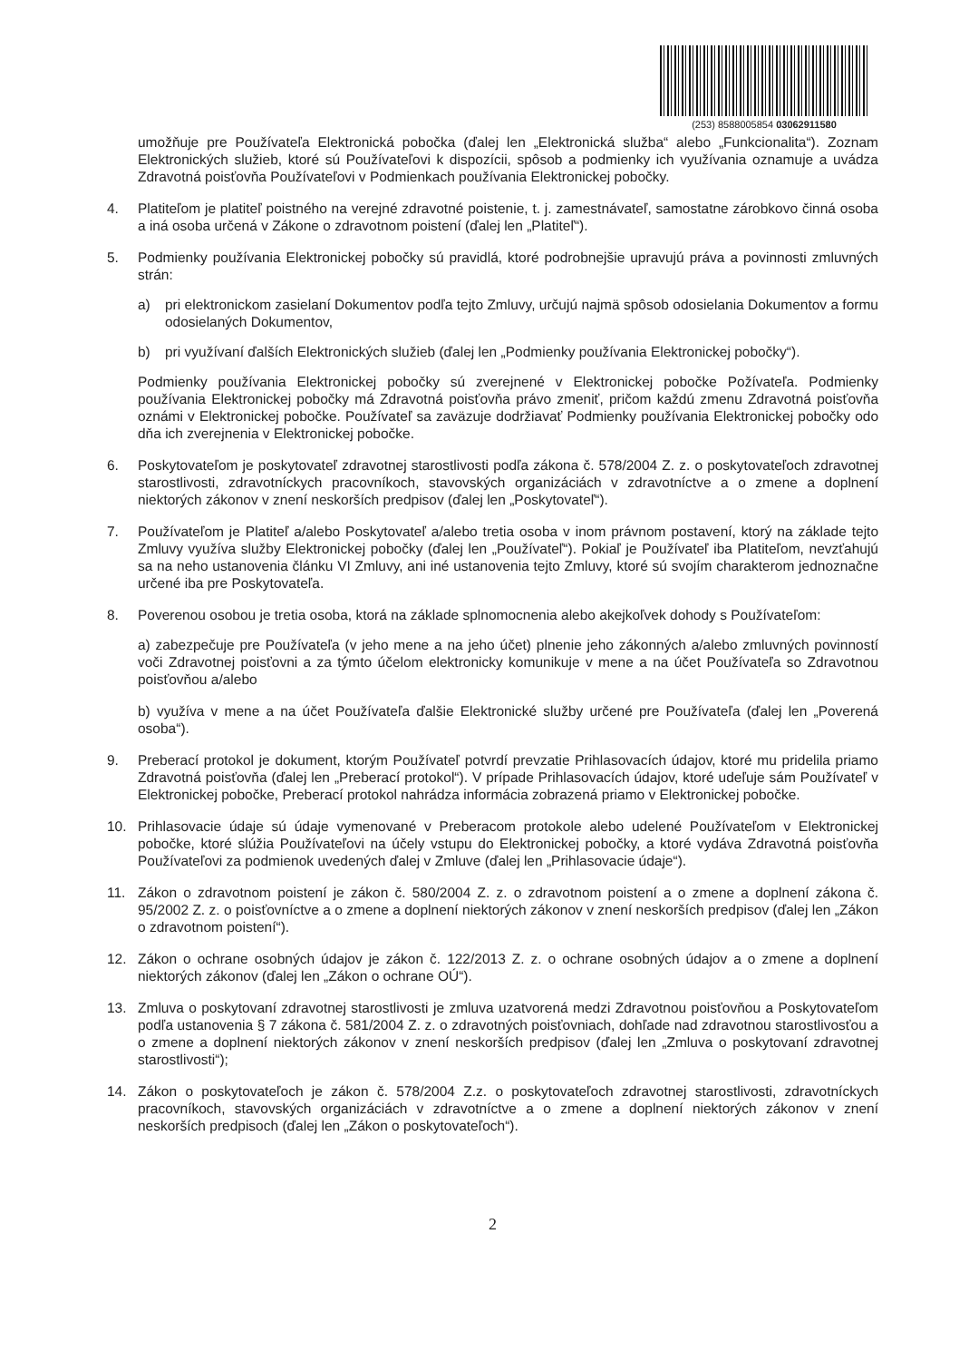(253) 8588005854 03062911580
umožňuje pre Používateľa Elektronická pobočka (ďalej len „Elektronická služba“ alebo „Funkcionalita“). Zoznam Elektronických služieb, ktoré sú Používateľovi k dispozícii, spôsob a podmienky ich využívania oznamuje a uvádza Zdravotná poisťovňa Používateľovi v Podmienkach používania Elektronickej pobočky.
4. Platiteľom je platiteľ poistného na verejné zdravotné poistenie, t. j. zamestnávateľ, samostatne zárobkovo činná osoba a iná osoba určená v Zákone o zdravotnom poistení (ďalej len „Platiteľ“).
5. Podmienky používania Elektronickej pobočky sú pravidlá, ktoré podrobnejšie upravujú práva a povinnosti zmluvných strán:
a) pri elektronickom zasielaní Dokumentov podľa tejto Zmluvy, určujú najmä spôsob odosielania Dokumentov a formu odosielaných Dokumentov,
b) pri využívaní ďalších Elektronických služieb (ďalej len „Podmienky používania Elektronickej pobočky“).
Podmienky používania Elektronickej pobočky sú zverejnené v Elektronickej pobočke Požívateľa. Podmienky používania Elektronickej pobočky má Zdravotná poisťovňa právo zmeniť, pričom každú zmenu Zdravotná poisťovňa oznámi v Elektronickej pobočke. Používateľ sa zaväzuje dodržiavať Podmienky používania Elektronickej pobočky odo dňa ich zverejnenia v Elektronickej pobočke.
6. Poskytovateľom je poskytovateľ zdravotnej starostlivosti podľa zákona č. 578/2004 Z. z. o poskytovateľoch zdravotnej starostlivosti, zdravotníckych pracovníkoch, stavovských organizáciách v zdravotníctve a o zmene a doplnení niektorých zákonov v znení neskorších predpisov (ďalej len „Poskytovateľ“).
7. Používateľom je Platiteľ a/alebo Poskytovateľ a/alebo tretia osoba v inom právnom postavení, ktorý na základe tejto Zmluvy využíva služby Elektronickej pobočky (ďalej len „Používateľ“). Pokiaľ je Používateľ iba Platiteľom, nevzťahujú sa na neho ustanovenia článku VI Zmluvy, ani iné ustanovenia tejto Zmluvy, ktoré sú svojím charakterom jednoznačne určené iba pre Poskytovateľa.
8. Poverenou osobou je tretia osoba, ktorá na základe splnomocnenia alebo akejkoľvek dohody s Používateľom:
a) zabezpečuje pre Používateľa (v jeho mene a na jeho účet) plnenie jeho zákonných a/alebo zmluvných povinností voči Zdravotnej poisťovni a za týmto účelom elektronicky komunikuje v mene a na účet Používateľa so Zdravotnou poisťovňou a/alebo
b) využíva v mene a na účet Používateľa ďalšie Elektronické služby určené pre Používateľa (ďalej len „Poverená osoba“).
9. Preberací protokol je dokument, ktorým Používateľ potvrdí prevzatie Prihlasovacích údajov, ktoré mu pridelila priamo Zdravotná poisťovňa (ďalej len „Preberací protokol“). V prípade Prihlasovacích údajov, ktoré udeľuje sám Používateľ v Elektronickej pobočke, Preberací protokol nahrádza informácia zobrazená priamo v Elektronickej pobočke.
10. Prihlasovacie údaje sú údaje vymenované v Preberacom protokole alebo udelené Používateľom v Elektronickej pobočke, ktoré slúžia Používateľovi na účely vstupu do Elektronickej pobočky, a ktoré vydáva Zdravotná poisťovňa Používateľovi za podmienok uvedených ďalej v Zmluve (ďalej len „Prihlasovacie údaje“).
11. Zákon o zdravotnom poistení je zákon č. 580/2004 Z. z. o zdravotnom poistení a o zmene a doplnení zákona č. 95/2002 Z. z. o poisťovníctve a o zmene a doplnení niektorých zákonov v znení neskorších predpisov (ďalej len „Zákon o zdravotnom poistení“).
12. Zákon o ochrane osobných údajov je zákon č. 122/2013 Z. z. o ochrane osobných údajov a o zmene a doplnení niektorých zákonov (ďalej len „Zákon o ochrane OÚ“).
13. Zmluva o poskytovaní zdravotnej starostlivosti je zmluva uzatvorená medzi Zdravotnou poisťovňou a Poskytovateľom podľa ustanovenia § 7 zákona č. 581/2004 Z. z. o zdravotných poisťovniach, dohľade nad zdravotnou starostlivosťou a o zmene a doplnení niektorých zákonov v znení neskorších predpisov (ďalej len „Zmluva o poskytovaní zdravotnej starostlivosti“);
14. Zákon o poskytovateľoch je zákon č. 578/2004 Z.z. o poskytovateľoch zdravotnej starostlivosti, zdravotníckych pracovníkoch, stavovských organizáciách v zdravotníctve a o zmene a doplnení niektorých zákonov v znení neskorších predpisoch (ďalej len „Zákon o poskytovateľoch“).
2